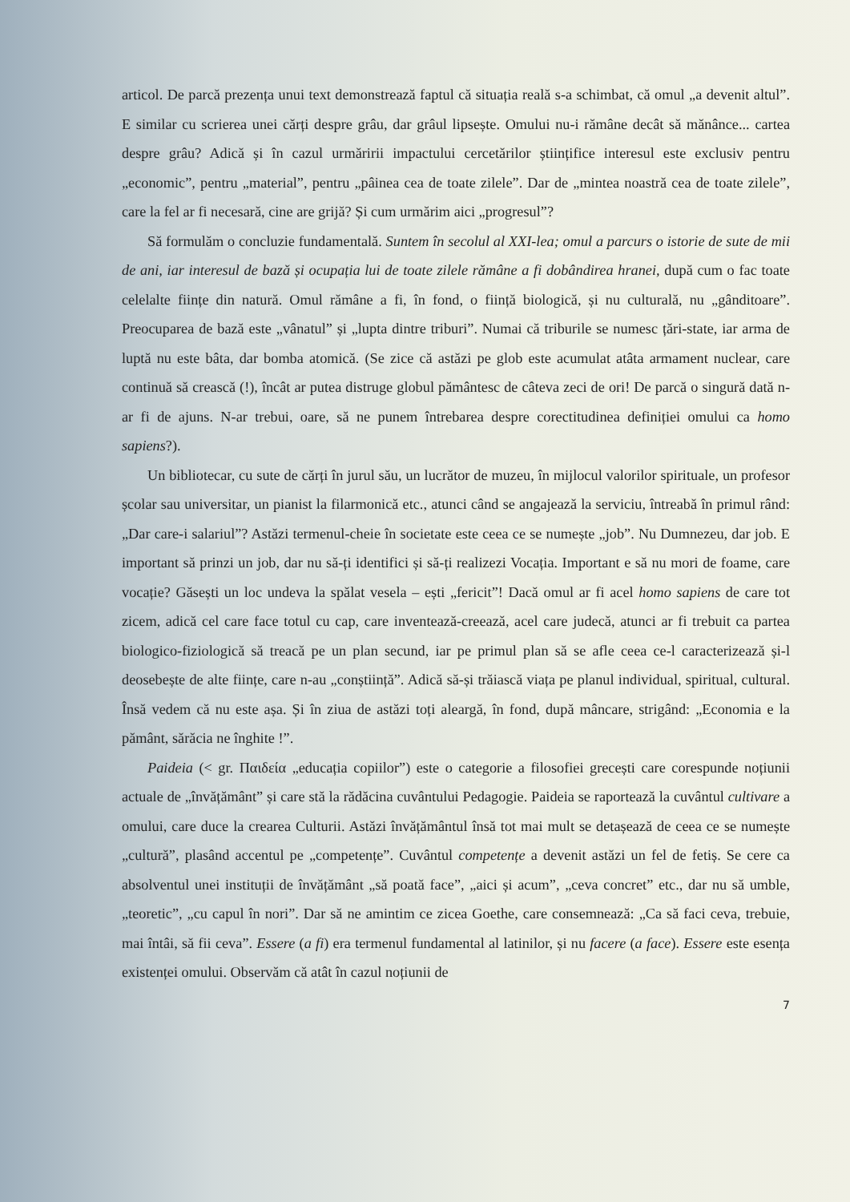articol. De parcă prezența unui text demonstrează faptul că situația reală s-a schimbat, că omul „a devenit altul”. E similar cu scrierea unei cărți despre grâu, dar grâul lipsește. Omului nu-i rămâne decât să mănânce... cartea despre grâu? Adică și în cazul urmăririi impactului cercetărilor științifice interesul este exclusiv pentru „economic”, pentru „material”, pentru „pâinea cea de toate zilele”. Dar de „mintea noastră cea de toate zilele”, care la fel ar fi necesară, cine are grijă? Și cum urmărim aici „progresul”?
Să formulăm o concluzie fundamentală. Suntem în secolul al XXI-lea; omul a parcurs o istorie de sute de mii de ani, iar interesul de bază și ocupația lui de toate zilele rămâne a fi dobândirea hranei, după cum o fac toate celelalte ființe din natură. Omul rămâne a fi, în fond, o ființă biologică, și nu culturală, nu „gânditoare”. Preocuparea de bază este „vânatul” și „lupta dintre triburi”. Numai că triburile se numesc țări-state, iar arma de luptă nu este bâta, dar bomba atomică. (Se zice că astăzi pe glob este acumulat atâta armament nuclear, care continuă să crească (!), încât ar putea distruge globul pământesc de câteva zeci de ori! De parcă o singură dată n-ar fi de ajuns. N-ar trebui, oare, să ne punem întrebarea despre corectitudinea definiției omului ca homo sapiens?).
Un bibliotecar, cu sute de cărți în jurul său, un lucrător de muzeu, în mijlocul valorilor spirituale, un profesor școlar sau universitar, un pianist la filarmonică etc., atunci când se angajează la serviciu, întreabă în primul rând: „Dar care-i salariul”? Astăzi termenul-cheie în societate este ceea ce se numește „job”. Nu Dumnezeu, dar job. E important să prinzi un job, dar nu să-ți identifici și să-ți realizezi Vocația. Important e să nu mori de foame, care vocație? Găsești un loc undeva la spălat vesela – ești „fericit”! Dacă omul ar fi acel homo sapiens de care tot zicem, adică cel care face totul cu cap, care inventează-creează, acel care judecă, atunci ar fi trebuit ca partea biologico-fiziologică să treacă pe un plan secund, iar pe primul plan să se afle ceea ce-l caracterizează și-l deosebește de alte ființe, care n-au „conștiință”. Adică să-și trăiască viața pe planul individual, spiritual, cultural. Însă vedem că nu este așa. Și în ziua de astăzi toți aleargă, în fond, după mâncare, strigând: „Economia e la pământ, sărăcia ne înghite !”.
Paideia (< gr. Παιδεία „educația copiilor”) este o categorie a filosofiei grecești care corespunde noțiunii actuale de „învățământ” și care stă la rădăcina cuvântului Pedagogie. Paideia se raportează la cuvântul cultivare a omului, care duce la crearea Culturii. Astăzi învățământul însă tot mai mult se detașează de ceea ce se numește „cultură”, plasând accentul pe „competențe”. Cuvântul competențe a devenit astăzi un fel de fetiș. Se cere ca absolventul unei instituții de învățământ „să poată face”, „aici și acum”, „ceva concret” etc., dar nu să umble, „teoretic”, „cu capul în nori”. Dar să ne amintim ce zicea Goethe, care consemnează: „Ca să faci ceva, trebuie, mai întâi, să fii ceva”. Essere (a fi) era termenul fundamental al latinilor, și nu facere (a face). Essere este esența existenței omului. Observăm că atât în cazul noțiunii de
7